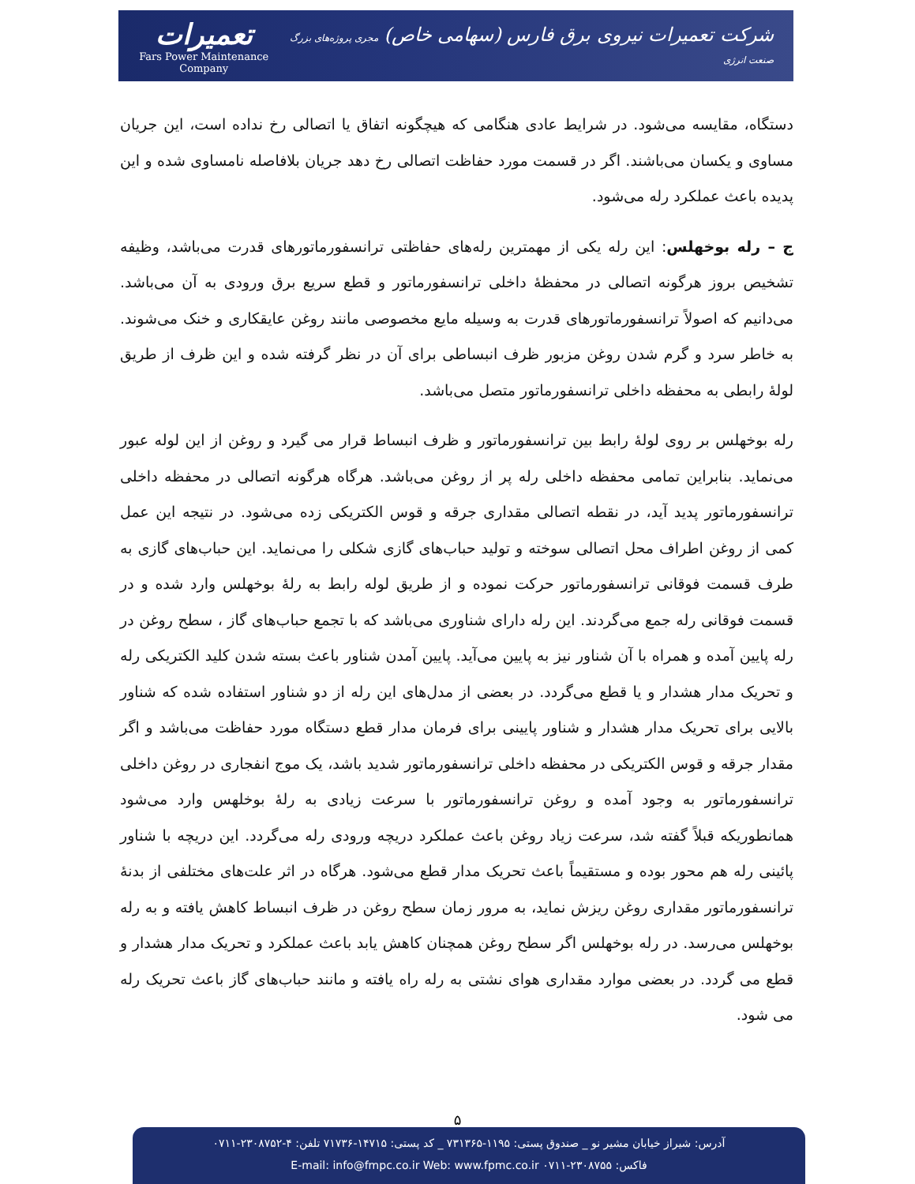تعمیرات
Fars Power Maintenance Company
شرکت تعمیرات نیروی برق فارس (سهامی خاص) مجری پروژه‌های بزرگ صنعت انرژی
دستگاه، مقایسه می‌شود. در شرایط عادی هنگامی که هیچگونه اتفاق یا اتصالی رخ نداده است، این جریان مساوی و یکسان می‌باشند. اگر در قسمت مورد حفاظت اتصالی رخ دهد جریان بلافاصله نامساوی شده و این پدیده باعث عملکرد رله می‌شود.
ج – رله بوخهلس: این رله یکی از مهمترین رله‌های حفاظتی ترانسفورماتورهای قدرت می‌باشد، وظیفه تشخیص بروز هرگونه اتصالی در محفظهٔ داخلی ترانسفورماتور و قطع سریع برق ورودی به آن می‌باشد. می‌دانیم که اصولاً ترانسفورماتورهای قدرت به وسیله مایع مخصوصی مانند روغن عایقکاری و خنک می‌شوند. به خاطر سرد و گرم شدن روغن مزبور ظرف انبساطی برای آن در نظر گرفته شده و این ظرف از طریق لولهٔ رابطی به محفظه داخلی ترانسفورماتور متصل می‌باشد.
رله بوخهلس بر روی لولهٔ رابط بین ترانسفورماتور و ظرف انبساط قرار می گیرد و روغن از این لوله عبور می‌نماید. بنابراین تمامی محفظه داخلی رله پر از روغن می‌باشد. هرگاه هرگونه اتصالی در محفظه داخلی ترانسفورماتور پدید آید، در نقطه اتصالی مقداری جرقه و قوس الکتریکی زده می‌شود. در نتیجه این عمل کمی از روغن اطراف محل اتصالی سوخته و تولید حباب‌های گازی شکلی را می‌نماید. این حباب‌های گازی به طرف قسمت فوقانی ترانسفورماتور حرکت نموده و از طریق لوله رابط به رلهٔ بوخهلس وارد شده و در قسمت فوقانی رله جمع می‌گردند. این رله دارای شناوری می‌باشد که با تجمع حباب‌های گاز ، سطح روغن در رله پایین آمده و همراه با آن شناور نیز به پایین می‌آید. پایین آمدن شناور باعث بسته شدن کلید الکتریکی رله و تحریک مدار هشدار و یا قطع می‌گردد. در بعضی از مدل‌های این رله از دو شناور استفاده شده که شناور بالایی برای تحریک مدار هشدار و شناور پایینی برای فرمان مدار قطع دستگاه مورد حفاظت می‌باشد و اگر مقدار جرقه و قوس الکتریکی در محفظه داخلی ترانسفورماتور شدید باشد، یک موج انفجاری در روغن داخلی ترانسفورماتور به وجود آمده و روغن ترانسفورماتور با سرعت زیادی به رلهٔ بوخلهس وارد می‌شود همانطوریکه قبلاً گفته شد، سرعت زیاد روغن باعث عملکرد دریچه ورودی رله می‌گردد. این دریچه با شناور پائینی رله هم محور بوده و مستقیماً باعث تحریک مدار قطع می‌شود. هرگاه در اثر علت‌های مختلفی از بدنهٔ ترانسفورماتور مقداری روغن ریزش نماید، به مرور زمان سطح روغن در ظرف انبساط کاهش یافته و به رله بوخهلس می‌رسد. در رله بوخهلس اگر سطح روغن همچنان کاهش یابد باعث عملکرد و تحریک مدار هشدار و قطع می گردد. در بعضی موارد مقداری هوای نشتی به رله راه یافته و مانند حباب‌های گاز باعث تحریک رله می شود.
۵
آدرس: شیراز خیابان مشیر نو _ صندوق پستی: ۱۱۹۵-۷۳۱۳۶۵ _ کد پستی: ۱۴۷۱۵-۷۱۷۳۶ تلفن: ۴-۲۳۰۸۷۵۲-۰۷۱۱
فاکس: ۲۳۰۸۷۵۵-۰۷۱۱ E-mail: info@fmpc.co.ir Web: www.fpmc.co.ir